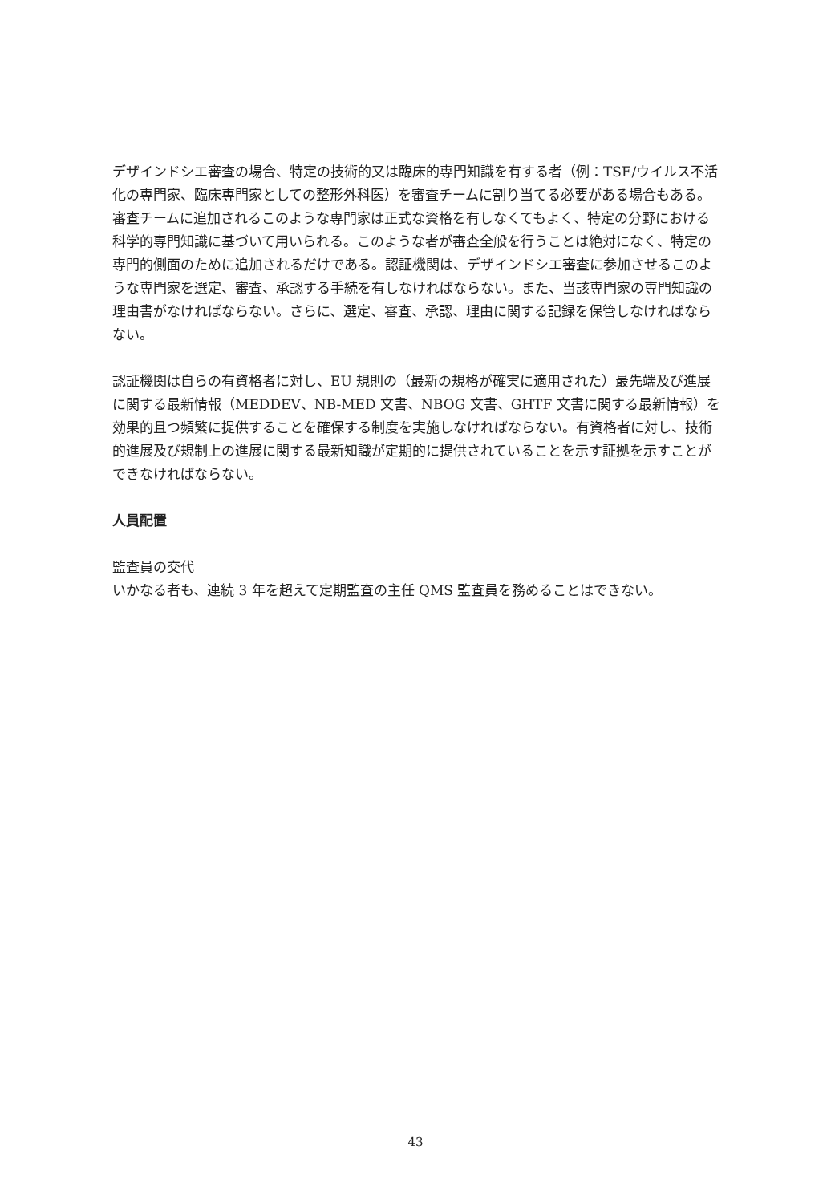デザインドシエ審査の場合、特定の技術的又は臨床的専門知識を有する者（例：TSE/ウイルス不活化の専門家、臨床専門家としての整形外科医）を審査チームに割り当てる必要がある場合もある。審査チームに追加されるこのような専門家は正式な資格を有しなくてもよく、特定の分野における科学的専門知識に基づいて用いられる。このような者が審査全般を行うことは絶対になく、特定の専門的側面のために追加されるだけである。認証機関は、デザインドシエ審査に参加させるこのような専門家を選定、審査、承認する手続を有しなければならない。また、当該専門家の専門知識の理由書がなければならない。さらに、選定、審査、承認、理由に関する記録を保管しなければならない。
認証機関は自らの有資格者に対し、EU 規則の（最新の規格が確実に適用された）最先端及び進展に関する最新情報（MEDDEV、NB-MED 文書、NBOG 文書、GHTF 文書に関する最新情報）を効果的且つ頻繁に提供することを確保する制度を実施しなければならない。有資格者に対し、技術的進展及び規制上の進展に関する最新知識が定期的に提供されていることを示す証拠を示すことができなければならない。
人員配置
監査員の交代
いかなる者も、連続 3 年を超えて定期監査の主任 QMS 監査員を務めることはできない。
43